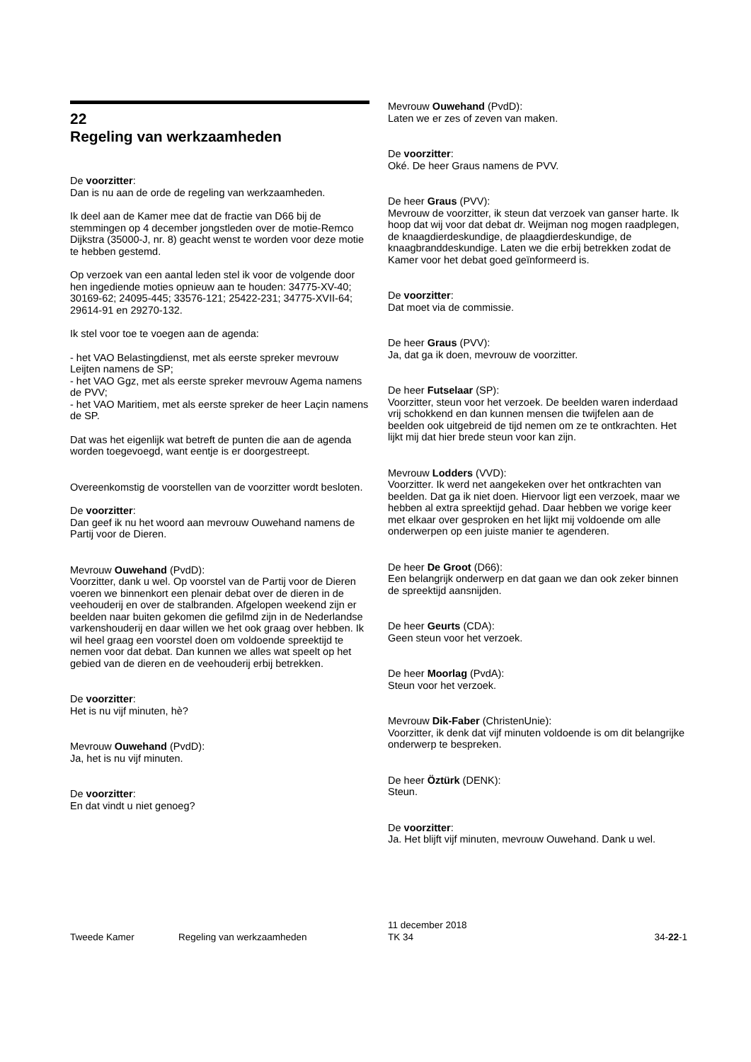22
Regeling van werkzaamheden
De voorzitter:
Dan is nu aan de orde de regeling van werkzaamheden.
Ik deel aan de Kamer mee dat de fractie van D66 bij de stemmingen op 4 december jongstleden over de motie-Remco Dijkstra (35000-J, nr. 8) geacht wenst te worden voor deze motie te hebben gestemd.
Op verzoek van een aantal leden stel ik voor de volgende door hen ingediende moties opnieuw aan te houden: 34775-XV-40; 30169-62; 24095-445; 33576-121; 25422-231; 34775-XVII-64; 29614-91 en 29270-132.
Ik stel voor toe te voegen aan de agenda:
- het VAO Belastingdienst, met als eerste spreker mevrouw Leijten namens de SP;
- het VAO Ggz, met als eerste spreker mevrouw Agema namens de PVV;
- het VAO Maritiem, met als eerste spreker de heer Laçin namens de SP.
Dat was het eigenlijk wat betreft de punten die aan de agenda worden toegevoegd, want eentje is er doorgestreept.
Overeenkomstig de voorstellen van de voorzitter wordt besloten.
De voorzitter:
Dan geef ik nu het woord aan mevrouw Ouwehand namens de Partij voor de Dieren.
Mevrouw Ouwehand (PvdD):
Voorzitter, dank u wel. Op voorstel van de Partij voor de Dieren voeren we binnenkort een plenair debat over de dieren in de veehouderij en over de stalbranden. Afgelopen weekend zijn er beelden naar buiten gekomen die gefilmd zijn in de Nederlandse varkenshouderij en daar willen we het ook graag over hebben. Ik wil heel graag een voorstel doen om voldoende spreektijd te nemen voor dat debat. Dan kunnen we alles wat speelt op het gebied van de dieren en de veehouderij erbij betrekken.
De voorzitter:
Het is nu vijf minuten, hè?
Mevrouw Ouwehand (PvdD):
Ja, het is nu vijf minuten.
De voorzitter:
En dat vindt u niet genoeg?
Mevrouw Ouwehand (PvdD):
Laten we er zes of zeven van maken.
De voorzitter:
Oké. De heer Graus namens de PVV.
De heer Graus (PVV):
Mevrouw de voorzitter, ik steun dat verzoek van ganser harte. Ik hoop dat wij voor dat debat dr. Weijman nog mogen raadplegen, de knaagdierdeskundige, de plaagdierdeskundige, de knaagbranddeskundige. Laten we die erbij betrekken zodat de Kamer voor het debat goed geïnformeerd is.
De voorzitter:
Dat moet via de commissie.
De heer Graus (PVV):
Ja, dat ga ik doen, mevrouw de voorzitter.
De heer Futselaar (SP):
Voorzitter, steun voor het verzoek. De beelden waren inderdaad vrij schokkend en dan kunnen mensen die twijfelen aan de beelden ook uitgebreid de tijd nemen om ze te ontkrachten. Het lijkt mij dat hier brede steun voor kan zijn.
Mevrouw Lodders (VVD):
Voorzitter. Ik werd net aangekeken over het ontkrachten van beelden. Dat ga ik niet doen. Hiervoor ligt een verzoek, maar we hebben al extra spreektijd gehad. Daar hebben we vorige keer met elkaar over gesproken en het lijkt mij voldoende om alle onderwerpen op een juiste manier te agenderen.
De heer De Groot (D66):
Een belangrijk onderwerp en dat gaan we dan ook zeker binnen de spreektijd aansnijden.
De heer Geurts (CDA):
Geen steun voor het verzoek.
De heer Moorlag (PvdA):
Steun voor het verzoek.
Mevrouw Dik-Faber (ChristenUnie):
Voorzitter, ik denk dat vijf minuten voldoende is om dit belangrijke onderwerp te bespreken.
De heer Öztürk (DENK):
Steun.
De voorzitter:
Ja. Het blijft vijf minuten, mevrouw Ouwehand. Dank u wel.
Tweede Kamer Regeling van werkzaamheden
11 december 2018
TK 34
34-22-1